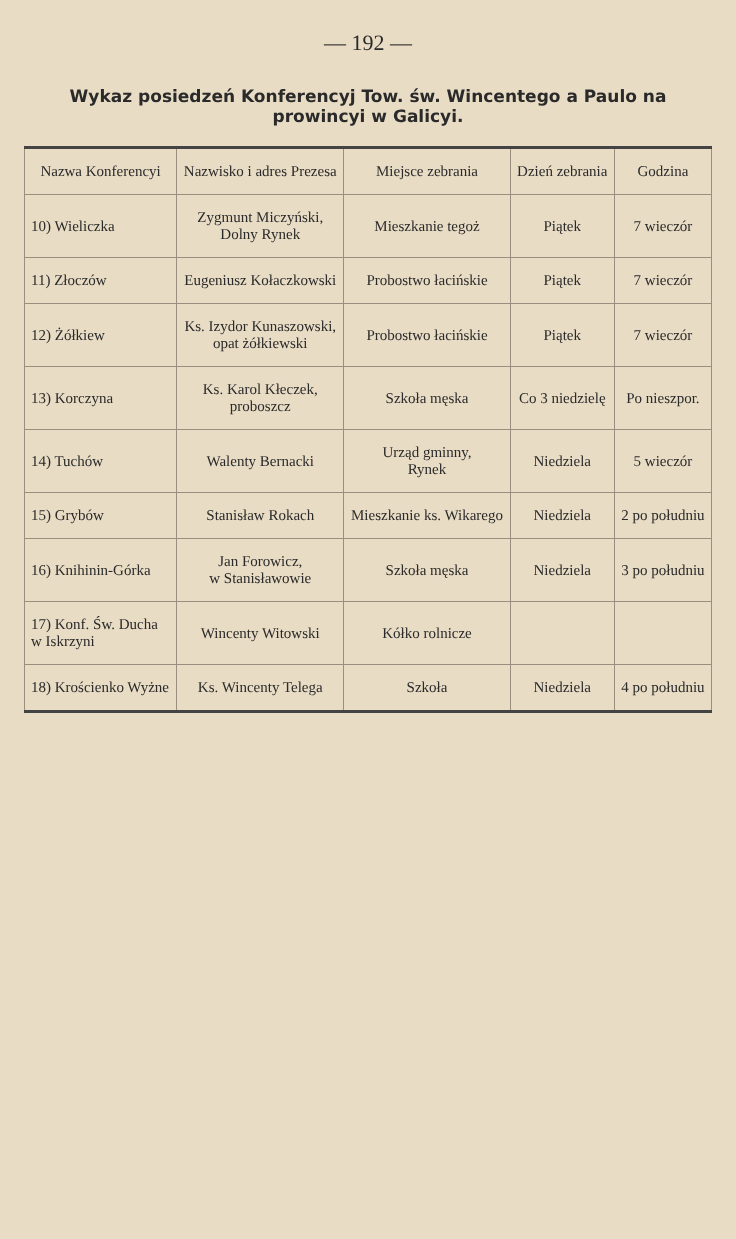— 192 —
Wykaz posiedzeń Konferencyj Tow. św. Wincentego a Paulo na prowincyi w Galicyi.
| Nazwa Konferencyi | Nazwisko i adres Prezesa | Miejsce zebrania | Dzień zebrania | Godzina |
| --- | --- | --- | --- | --- |
| 10) Wieliczka | Zygmunt Miczyński, Dolny Rynek | Mieszkanie tegoż | Piątek | 7 wieczór |
| 11) Złoczów | Eugeniusz Kołaczkowski | Probostwo łacińskie | Piątek | 7 wieczór |
| 12) Żółkiew | Ks. Izydor Kunaszowski, opat żółkiewski | Probostwo łacińskie | Piątek | 7 wieczór |
| 13) Korczyna | Ks. Karol Kłeczek, proboszcz | Szkoła męska | Co 3 niedzielę | Po nieszpor. |
| 14) Tuchów | Walenty Bernacki | Urząd gminny, Rynek | Niedziela | 5 wieczór |
| 15) Grybów | Stanisław Rokach | Mieszkanie ks. Wikarego | Niedziela | 2 po południu |
| 16) Knihinin-Górka | Jan Forowicz, w Stanisławowie | Szkoła męska | Niedziela | 3 po południu |
| 17) Konf. Św. Ducha w Iskrzyni | Wincenty Witowski | Kółko rolnicze | | |
| 18) Krościenko Wyżne | Ks. Wincenty Telega | Szkoła | Niedziela | 4 po południu |